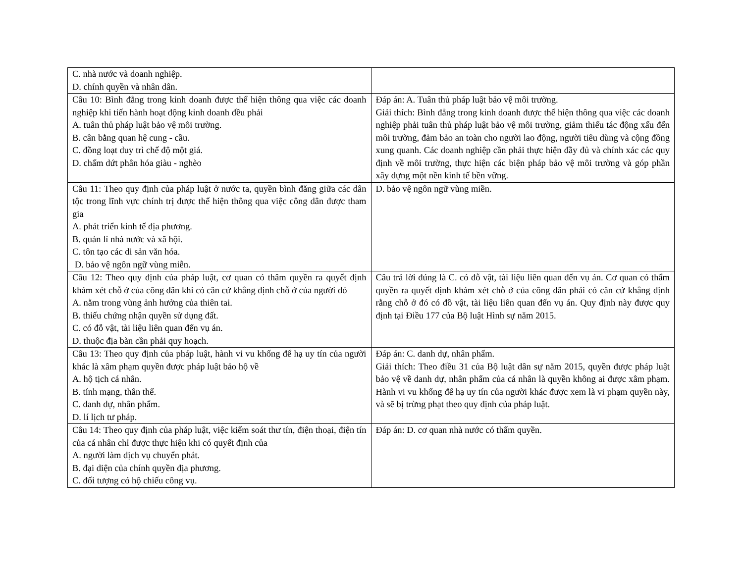| C. nhà nước và doanh nghiệp. D. chính quyền và nhân dân. | |
| Câu 10: Bình đẳng trong kinh doanh được thể hiện thông qua việc các doanh nghiệp khi tiến hành hoạt động kinh doanh đều phải A. tuân thủ pháp luật bảo vệ môi trường. B. cân bằng quan hệ cung - cầu. C. đồng loạt duy trì chế độ một giá. D. chấm dứt phân hóa giàu - nghèo | Đáp án: A. Tuân thủ pháp luật bảo vệ môi trường. Giải thích: Bình đẳng trong kinh doanh được thể hiện thông qua việc các doanh nghiệp phải tuân thủ pháp luật bảo vệ môi trường, giảm thiểu tác động xấu đến môi trường, đảm bảo an toàn cho người lao động, người tiêu dùng và cộng đồng xung quanh. Các doanh nghiệp cần phải thực hiện đầy đủ và chính xác các quy định về môi trường, thực hiện các biện pháp bảo vệ môi trường và góp phần xây dựng một nền kinh tế bền vững. |
| Câu 11: Theo quy định của pháp luật ở nước ta, quyền bình đăng giữa các dân tộc trong lĩnh vực chính trị được thể hiện thông qua việc công dân được tham gia A. phát triển kinh tế địa phương. B. quản lí nhà nước và xã hội. C. tôn tạo các di sản văn hóa. D. bảo vệ ngôn ngữ vùng miễn. | D. bảo vệ ngôn ngữ vùng miền. |
| Câu 12: Theo quy định của pháp luật, cơ quan có thâm quyền ra quyết định khám xét chỗ ở của công dân khi có căn cứ khẳng định chỗ ở của người đó A. nằm trong vùng ảnh hưởng của thiên tai. B. thiếu chứng nhận quyền sử dụng đất. C. có đỗ vật, tài liệu liên quan đến vụ án. D. thuộc địa bàn cần phải quy hoạch. | Câu trả lời đúng là C. có đỗ vật, tài liệu liên quan đến vụ án. Cơ quan có thẩm quyền ra quyết định khám xét chỗ ở của công dân phải có căn cứ khẳng định rằng chỗ ở đó có đồ vật, tài liệu liên quan đến vụ án. Quy định này được quy định tại Điều 177 của Bộ luật Hình sự năm 2015. |
| Câu 13: Theo quy định của pháp luật, hành vi vu khống để hạ uy tín của người khác là xâm phạm quyền được pháp luật bảo hộ về A. hộ tịch cá nhân. B. tính mạng, thân thể. C. danh dự, nhân phẩm. D. lí lịch tư pháp. | Đáp án: C. danh dự, nhân phẩm. Giải thích: Theo điều 31 của Bộ luật dân sự năm 2015, quyền được pháp luật bảo vệ về danh dự, nhân phẩm của cá nhân là quyền không ai được xâm phạm. Hành vi vu khống để hạ uy tín của người khác được xem là vi phạm quyền này, và sẽ bị trừng phạt theo quy định của pháp luật. |
| Câu 14: Theo quy định của pháp luật, việc kiểm soát thư tín, điện thoại, điện tín của cá nhân chỉ được thực hiện khi có quyết định của A. người làm dịch vụ chuyển phát. B. đại diện của chính quyền địa phương. C. đối tượng có hộ chiếu công vụ. | Đáp án: D. cơ quan nhà nước có thẩm quyền. |